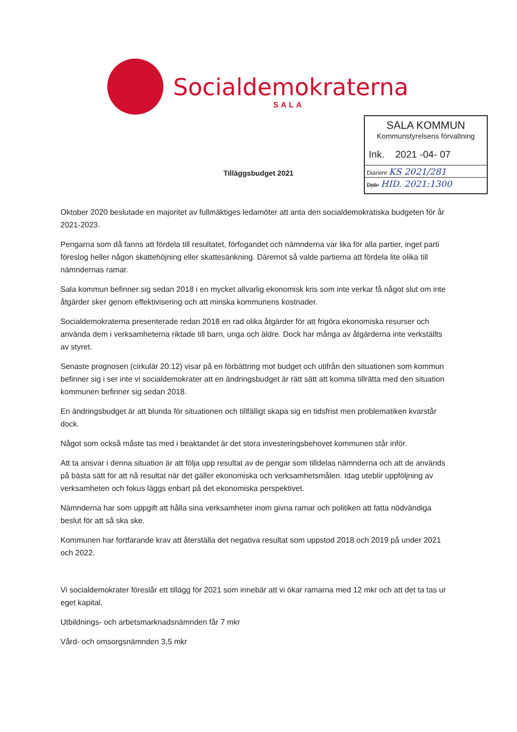Socialdemokraterna
SALA
SALA KOMMUN
Kommunstyrelsens förvaltning
Ink. 2021 -04- 07
Diarienr KS 2021/281
Dpb: HID. 2021:1300
Tilläggsbudget 2021
Oktober 2020 beslutade en majoritet av fullmäktiges ledamöter att anta den socialdemokratiska budgeten för år 2021-2023.
Pengarna som då fanns att fördela till resultatet, förfogandet och nämnderna var lika för alla partier, inget parti föreslog heller någon skattehöjning eller skattesänkning. Däremot så valde partierna att fördela lite olika till nämndernas ramar.
Sala kommun befinner sig sedan 2018 i en mycket allvarlig ekonomisk kris som inte verkar få något slut om inte åtgärder sker genom effektivisering och att minska kommunens kostnader.
Socialdemokraterna presenterade redan 2018 en rad olika åtgärder för att frigöra ekonomiska resurser och använda dem i verksamheterna riktade till barn, unga och äldre. Dock har många av åtgärderna inte verkställts av styret.
Senaste prognosen (cirkulär 20:12) visar på en förbättring mot budget och utifrån den situationen som kommun befinner sig i ser inte vi socialdemokrater att en ändringsbudget är rätt sätt att komma tillrätta med den situation kommunen befinner sig sedan 2018.
En ändringsbudget är att blunda för situationen och tillfälligt skapa sig en tidsfrist men problematiken kvarstår dock.
Något som också måste tas med i beaktandet är det stora investeringsbehovet kommunen står inför.
Att ta ansvar i denna situation är att följa upp resultat av de pengar som tilldelas nämnderna och att de används på bästa sätt för att nå resultat när det gäller ekonomiska och verksamhetsmålen. Idag uteblir uppföljning av verksamheten och fokus läggs enbart på det ekonomiska perspektivet.
Nämnderna har som uppgift att hålla sina verksamheter inom givna ramar och politiken att fatta nödvändiga beslut för att så ska ske.
Kommunen har fortfarande krav att återställa det negativa resultat som uppstod 2018 och 2019 på under 2021 och 2022.
Vi socialdemokrater föreslår ett tillägg för 2021 som innebär att vi ökar ramarna med 12 mkr och att det ta tas ur eget kapital.
Utbildnings- och arbetsmarknadsnämnden får 7 mkr
Vård- och omsorgsnämnden 3,5 mkr